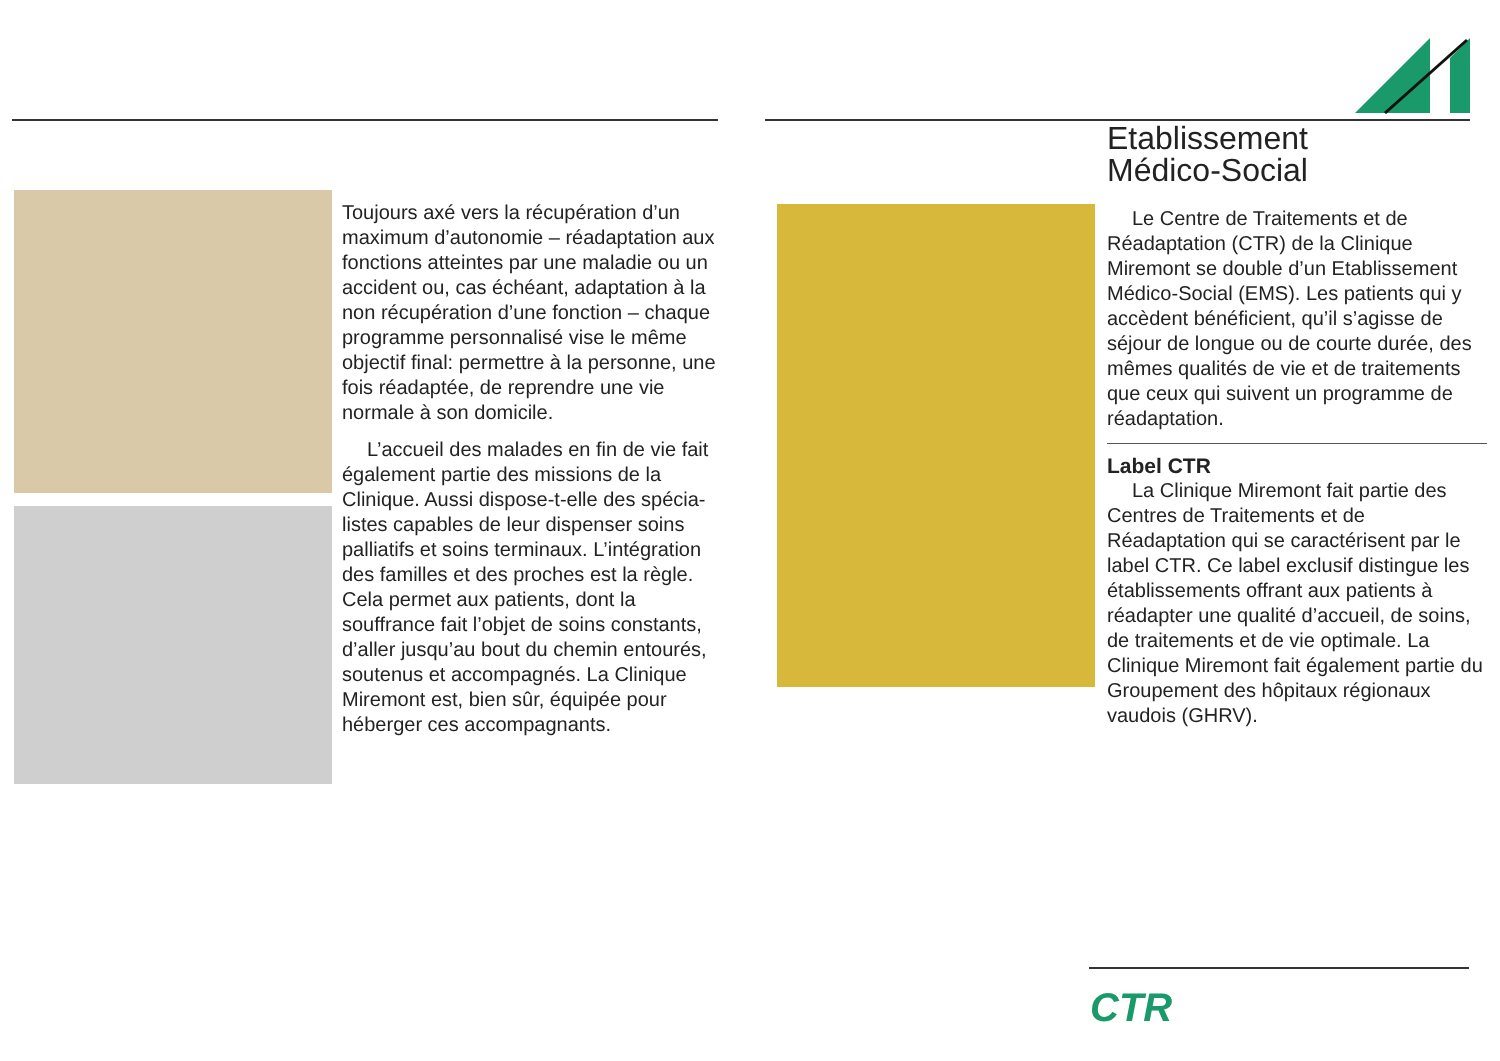Toujours axé vers la récupération d’un maximum d’autonomie – réadaptation aux fonctions atteintes par une maladie ou un accident ou, cas échéant, adaptation à la non récupération d’une fonction – chaque programme personnalisé vise le même objectif final: permettre à la personne, une fois réadaptée, de reprendre une vie normale à son domicile.
L’accueil des malades en fin de vie fait également partie des missions de la Clinique. Aussi dispose-t-elle des spécia­listes capables de leur dispenser soins palliatifs et soins terminaux. L’intégration des familles et des proches est la règle. Cela permet aux patients, dont la souffrance fait l’objet de soins constants, d’aller jusqu’au bout du chemin entourés, soutenus et accompagnés. La Clinique Miremont est, bien sûr, équipée pour héberger ces accompagnants.
Etablissement
Médico-Social
Le Centre de Traitements et de Réadaptation (CTR) de la Clinique Miremont se double d’un Etablissement Médico-Social (EMS). Les patients qui y accèdent bénéficient, qu’il s’agisse de séjour de longue ou de courte durée, des mêmes qualités de vie et de traitements que ceux qui suivent un programme de réadaptation.
Label CTR
La Clinique Miremont fait partie des Centres de Traitements et de Réadaptation qui se caractérisent par le label CTR. Ce label exclusif distingue les établissements offrant aux patients à réadapter une qualité d’accueil, de soins, de traitements et de vie optimale. La Clinique Miremont fait également partie du Groupement des hôpitaux régionaux vaudois (GHRV).
CTR